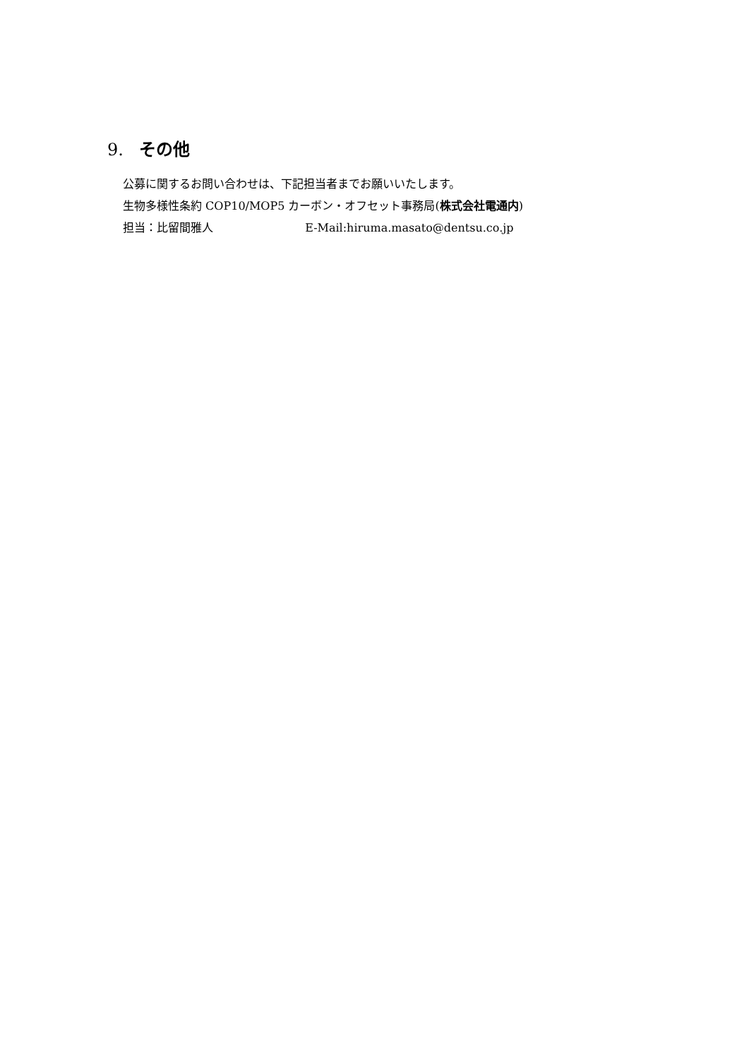9. その他
公募に関するお問い合わせは、下記担当者までお願いいたします。
生物多様性条約 COP10/MOP5 カーボン・オフセット事務局(株式会社電通内)
担当：比留間雅人 E-Mail:hiruma.masato@dentsu.co.jp